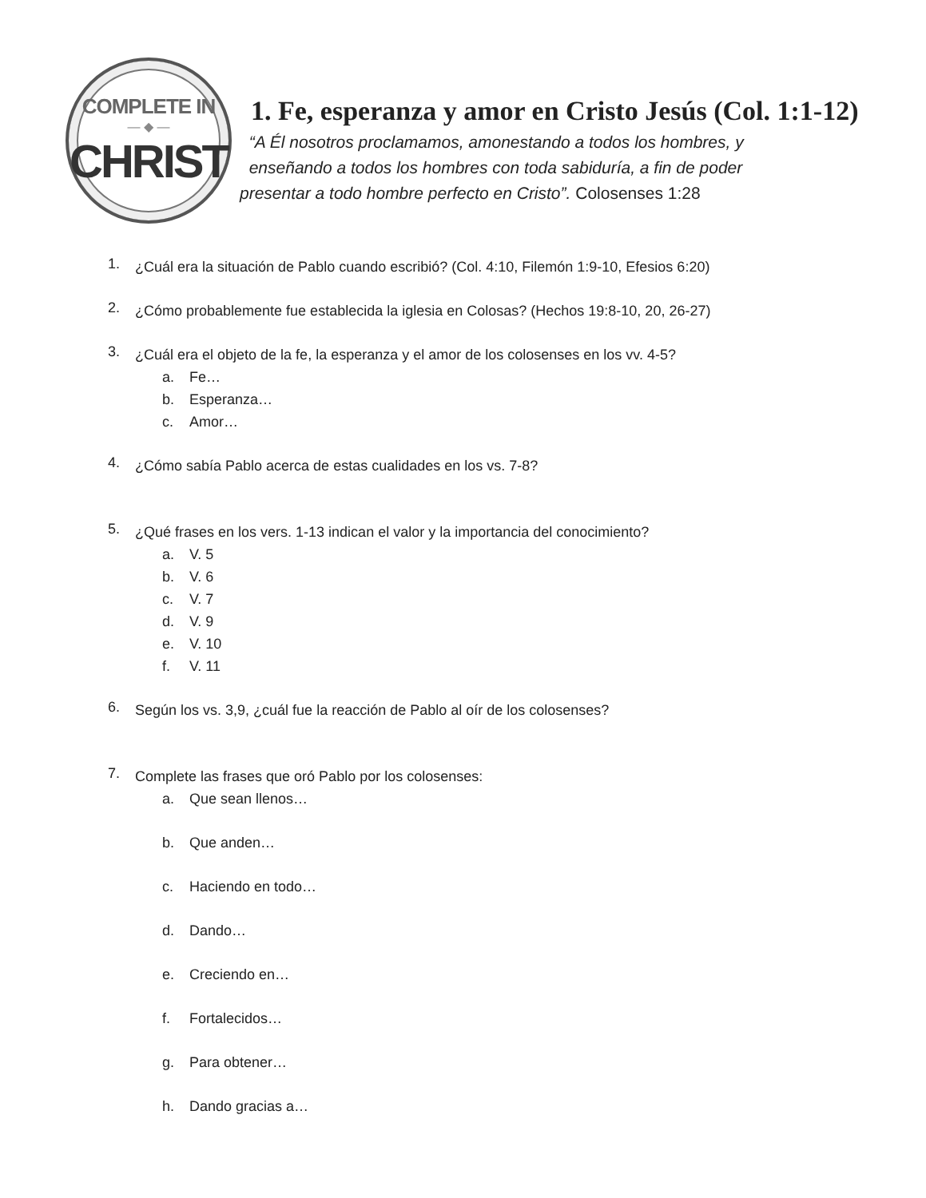COMPLETE IN
— ◆ —
CHRIST
1. Fe, esperanza y amor en Cristo Jesús (Col. 1:1-12)
“A Él nosotros proclamamos, amonestando a todos los hombres, y
enseñando a todos los hombres con toda sabiduría, a fin de poder
presentar a todo hombre perfecto en Cristo”. Colosenses 1:28
1.
¿Cuál era la situación de Pablo cuando escribió? (Col. 4:10, Filemón 1:9-10, Efesios 6:20)
2.
¿Cómo probablemente fue establecida la iglesia en Colosas? (Hechos 19:8-10, 20, 26-27)
3.
¿Cuál era el objeto de la fe, la esperanza y el amor de los colosenses en los vv. 4-5?
a. Fe…
b. Esperanza…
c. Amor…
4.
¿Cómo sabía Pablo acerca de estas cualidades en los vs. 7-8?
5.
¿Qué frases en los vers. 1-13 indican el valor y la importancia del conocimiento?
a. V. 5
b. V. 6
c. V. 7
d. V. 9
e. V. 10
f. V. 11
6.
Según los vs. 3,9, ¿cuál fue la reacción de Pablo al oír de los colosenses?
7.
Complete las frases que oró Pablo por los colosenses:
a. Que sean llenos…
b. Que anden…
c. Haciendo en todo…
d. Dando…
e. Creciendo en…
f. Fortalecidos…
g. Para obtener…
h. Dando gracias a…